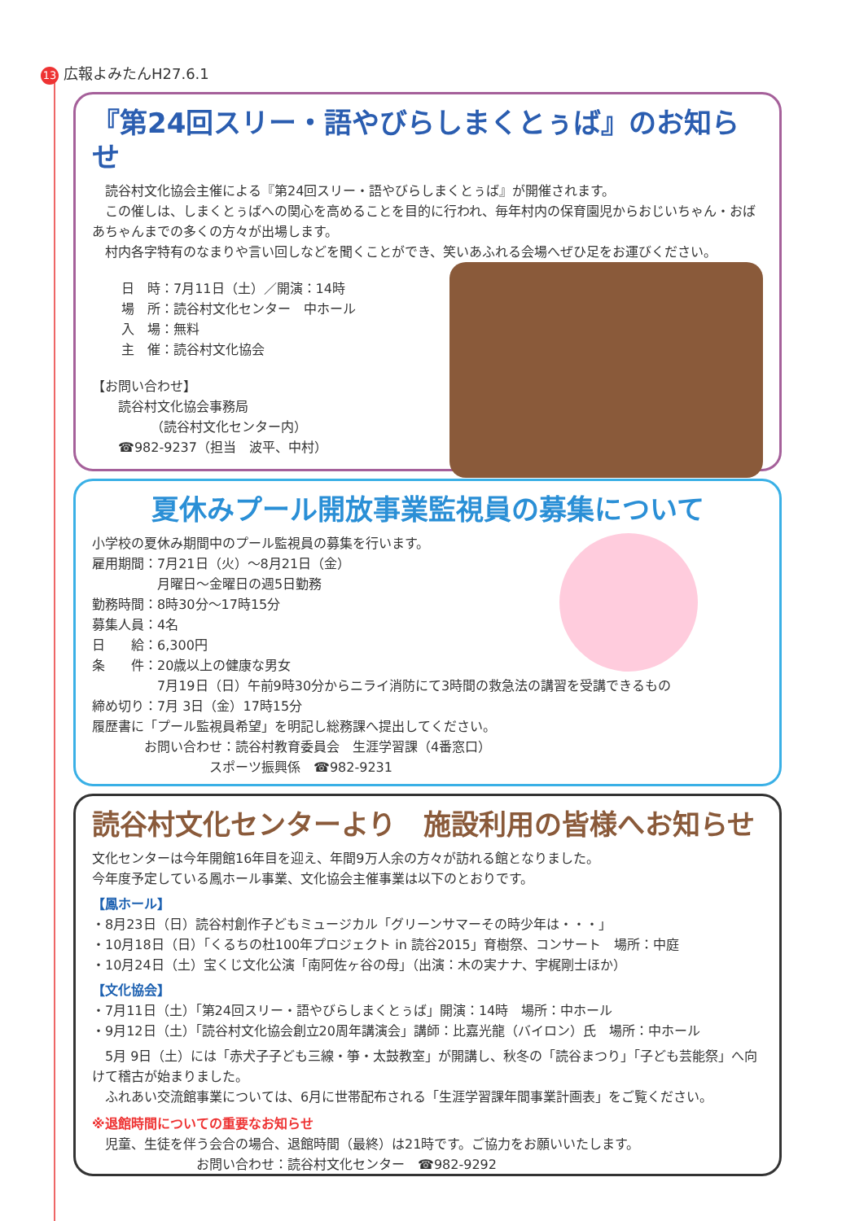13 広報よみたんH27.6.1
『第24回スリー・語やびらしまくとぅば』のお知らせ
　読谷村文化協会主催による『第24回スリー・語やびらしまくとぅば』が開催されます。
　この催しは、しまくとぅばへの関心を高めることを目的に行われ、毎年村内の保育園児からおじいちゃん・おばあちゃんまでの多くの方々が出場します。
　村内各字特有のなまりや言い回しなどを聞くことができ、笑いあふれる会場へぜひ足をお運びください。
日　時：7月11日（土）／開演：14時
場　所：読谷村文化センター　中ホール
入　場：無料
主　催：読谷村文化協会
【お問い合わせ】
　　読谷村文化協会事務局
　　　　　（読谷村文化センター内）
　　☎982-9237（担当　波平、中村）
夏休みプール開放事業監視員の募集について
小学校の夏休み期間中のプール監視員の募集を行います。
雇用期間：7月21日（火）～8月21日（金）
　　　　　月曜日～金曜日の週5日勤務
勤務時間：8時30分～17時15分
募集人員：4名
日　　給：6,300円
条　　件：20歳以上の健康な男女
　　　　　7月19日（日）午前9時30分からニライ消防にて3時間の救急法の講習を受講できるもの
締め切り：7月 3日（金）17時15分
履歴書に「プール監視員希望」を明記し総務課へ提出してください。
　　　　お問い合わせ：読谷村教育委員会　生涯学習課（4番窓口）
　　　　　　　　　スポーツ振興係　☎982-9231
読谷村文化センターより　施設利用の皆様へお知らせ
文化センターは今年開館16年目を迎え、年間9万人余の方々が訪れる館となりました。
今年度予定している鳳ホール事業、文化協会主催事業は以下のとおりです。
【鳳ホール】
・8月23日（日）読谷村創作子どもミュージカル「グリーンサマーその時少年は・・・」
・10月18日（日）「くるちの杜100年プロジェクト in 読谷2015」育樹祭、コンサート　場所：中庭
・10月24日（土）宝くじ文化公演「南阿佐ヶ谷の母」（出演：木の実ナナ、宇梶剛士ほか）
【文化協会】
・7月11日（土）「第24回スリー・語やびらしまくとぅば」開演：14時　場所：中ホール
・9月12日（土）「読谷村文化協会創立20周年講演会」講師：比嘉光龍（バイロン）氏　場所：中ホール
　5月 9日（土）には「赤犬子子ども三線・箏・太鼓教室」が開講し、秋冬の「読谷まつり」「子ども芸能祭」へ向けて稽古が始まりました。
　ふれあい交流館事業については、6月に世帯配布される「生涯学習課年間事業計画表」をご覧ください。
※退館時間についての重要なお知らせ
　児童、生徒を伴う会合の場合、退館時間（最終）は21時です。ご協力をお願いいたします。
　　　　　　　　お問い合わせ：読谷村文化センター　☎982-9292